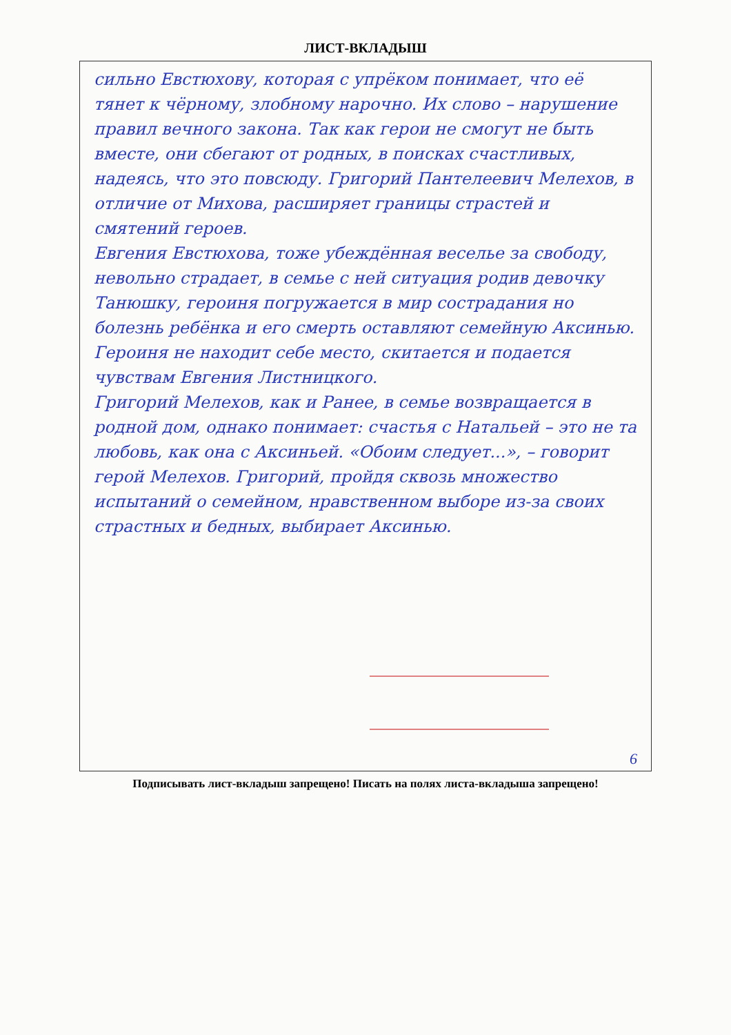ЛИСТ-ВКЛАДЫШ
сильно Евстюхову, которая с упрёком понимает, что её тянет к чёрному, злобному нарочно. Их слово – нарушение правил вечного закона. Так как герои не смогут не быть вместе, они сбегают от родных, в поисках счастливых, надеясь, что это повсюду. Григорий Пантелеевич Мелехов, в отличие от Михова, расширяет границы страстей и смятений героев.
Евгения Евстюхова, тоже убеждённая веселье за свободу, невольно страдает, в семье с ней ситуация родив девочку Танюшку, героиня погружается в мир сострадания но болезнь ребёнка и его смерть оставляют семейную Аксинью. Героиня не находит себе место, скитается и подается чувствам Евгения Листницкого.
Григорий Мелехов, как и Ранее, в семье возвращается в родной дом, однако понимает: счастья с Натальей – это не та любовь, как она с Аксиньей. «Обоим следует...», – говорит герой Мелехов. Григорий, пройдя сквозь множество испытаний о семейном, нравственном выборе из-за своих страстных и бедных, выбирает Аксинью.
6
Подписывать лист-вкладыш запрещено! Писать на полях листа-вкладыша запрещено!